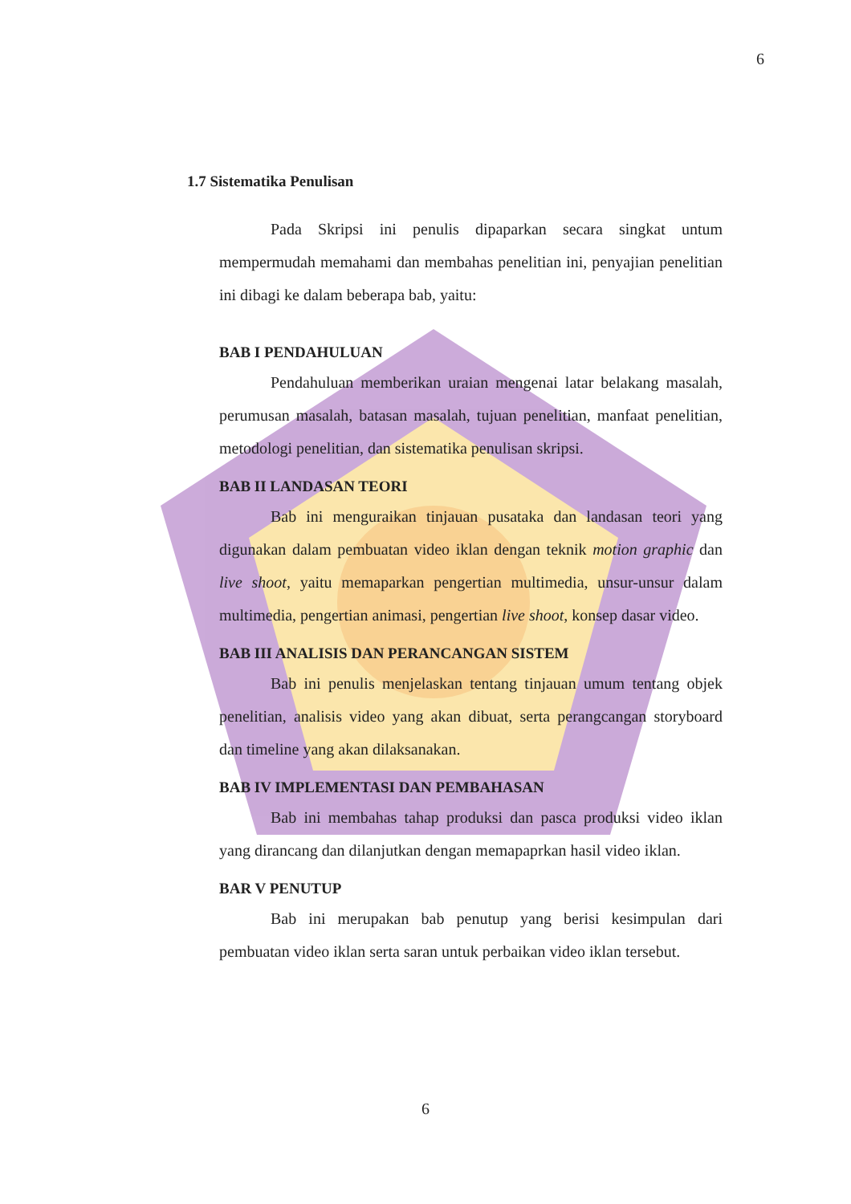6
1.7 Sistematika Penulisan
Pada Skripsi ini penulis dipaparkan secara singkat untum mempermudah memahami dan membahas penelitian ini, penyajian penelitian ini dibagi ke dalam beberapa bab, yaitu:
BAB I PENDAHULUAN
Pendahuluan memberikan uraian mengenai latar belakang masalah, perumusan masalah, batasan masalah, tujuan penelitian, manfaat penelitian, metodologi penelitian, dan sistematika penulisan skripsi.
BAB II LANDASAN TEORI
Bab ini menguraikan tinjauan pusataka dan landasan teori yang digunakan dalam pembuatan video iklan dengan teknik motion graphic dan live shoot, yaitu memaparkan pengertian multimedia, unsur-unsur dalam multimedia, pengertian animasi, pengertian live shoot, konsep dasar video.
BAB III ANALISIS DAN PERANCANGAN SISTEM
Bab ini penulis menjelaskan tentang tinjauan umum tentang objek penelitian, analisis video yang akan dibuat, serta perangcangan storyboard dan timeline yang akan dilaksanakan.
BAB IV IMPLEMENTASI DAN PEMBAHASAN
Bab ini membahas tahap produksi dan pasca produksi video iklan yang dirancang dan dilanjutkan dengan memapaprkan hasil video iklan.
BAR V PENUTUP
Bab ini merupakan bab penutup yang berisi kesimpulan dari pembuatan video iklan serta saran untuk perbaikan video iklan tersebut.
6